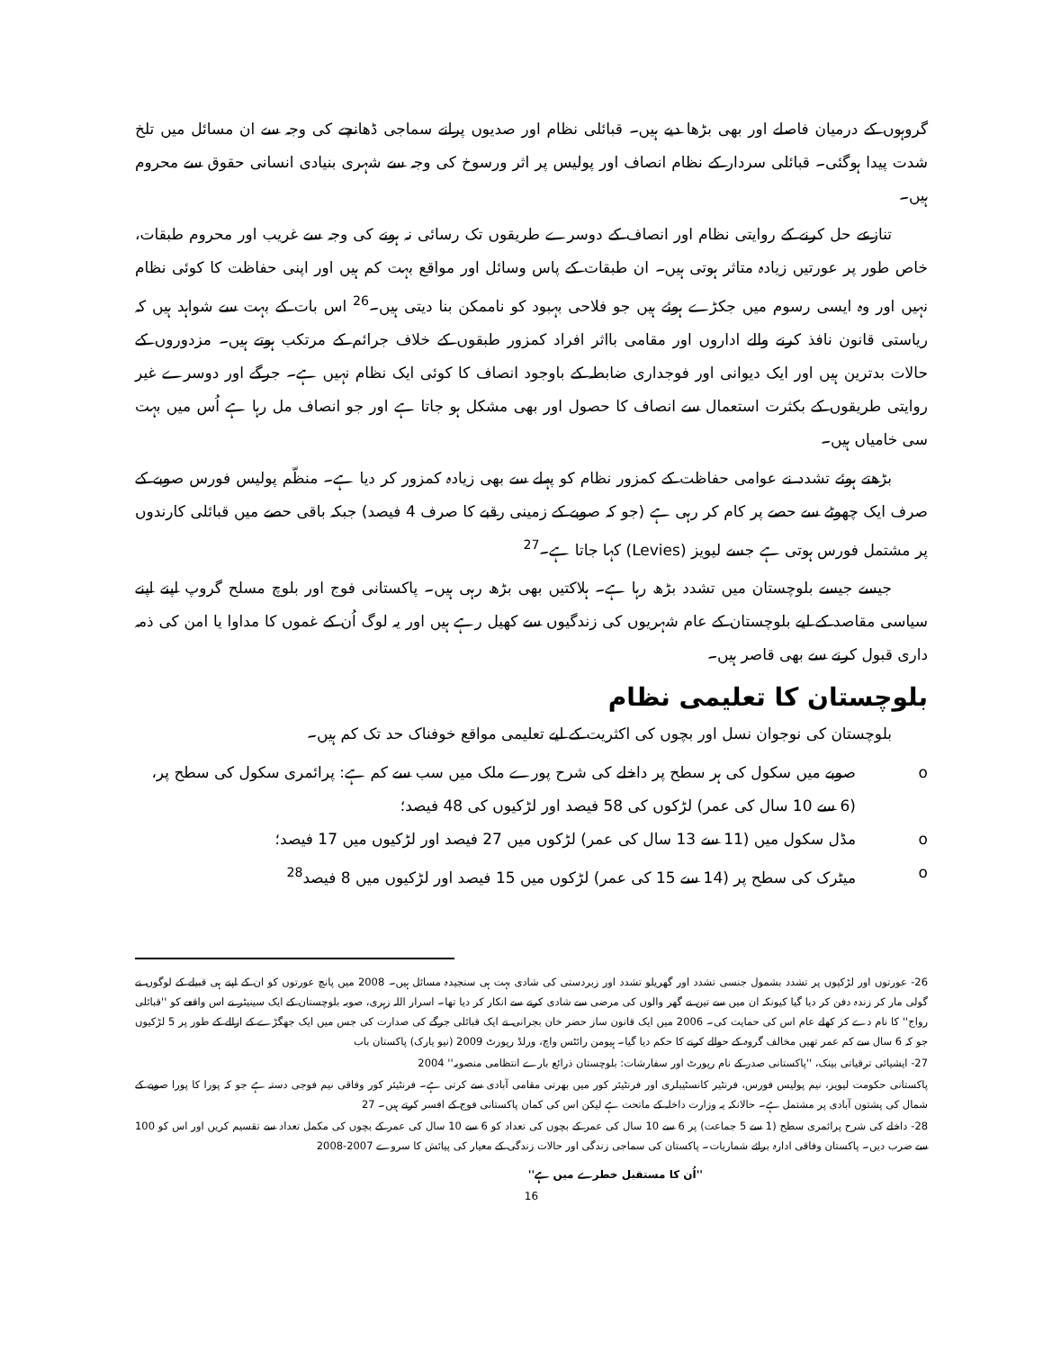گروہوں کے درمیان فاصلے اور بھی بڑھا دیے ہیں۔ قبائلی نظام اور صدیوں پرانے سماجی ڈھانچے کی وجہ سے ان مسائل میں تلخ شدت پیدا ہوگئی۔ قبائلی سردار کے نظام انصاف اور پولیس پر اثر ورسوخ کی وجہ سے شہری بنیادی انسانی حقوق سے محروم ہیں۔
تنازعے حل کرنے کے روایتی نظام اور انصاف کے دوسرے طریقوں تک رسائی نہ ہونے کی وجہ سے غریب اور محروم طبقات، خاص طور پر عورتیں زیادہ متاثر ہوتی ہیں۔ ان طبقات کے پاس وسائل اور مواقع بہت کم ہیں اور اپنی حفاظت کا کوئی نظام نہیں اور وہ ایسی رسوم میں جکڑے ہوئے ہیں جو فلاحی بہبود کو ناممکن بنا دیتی ہیں۔<sup>26</sup> اس بات کے بہت سے شواہد ہیں کہ ریاستی قانون نافذ کرنے والے اداروں اور مقامی بااثر افراد کمزور طبقوں کے خلاف جرائم کے مرتکب ہوتے ہیں۔ مزدوروں کے حالات بدترین ہیں اور ایک دیوانی اور فوجداری ضابطہ کے باوجود انصاف کا کوئی ایک نظام نہیں ہے۔ جرگے اور دوسرے غیر روایتی طریقوں کے بکثرت استعمال سے انصاف کا حصول اور بھی مشکل ہو جاتا ہے اور جو انصاف مل رہا ہے اُس میں بہت سی خامیاں ہیں۔
بڑھتے ہوئے تشدد نے عوامی حفاظت کے کمزور نظام کو پہلے سے بھی زیادہ کمزور کر دیا ہے۔ منظّم پولیس فورس صوبے کے صرف ایک چھوٹے سے حصے پر کام کر رہی ہے (جو کہ صوبے کے زمینی رقبے کا صرف 4 فیصد) جبکہ باقی حصے میں قبائلی کارندوں پر مشتمل فورس ہوتی ہے جسے لیویز (Levies) کہا جاتا ہے۔<sup>27</sup>
جیسے جیسے بلوچستان میں تشدد بڑھ رہا ہے۔ ہلاکتیں بھی بڑھ رہی ہیں۔ پاکستانی فوج اور بلوچ مسلح گروپ اپنے اپنے سیاسی مقاصد کے لیے بلوچستان کے عام شہریوں کی زندگیوں سے کھیل رہے ہیں اور یہ لوگ اُن کے غموں کا مداوا یا امن کی ذمہ داری قبول کرنے سے بھی قاصر ہیں۔
بلوچستان کا تعلیمی نظام
بلوچستان کی نوجوان نسل اور بچوں کی اکثریت کے لیے تعلیمی مواقع خوفناک حد تک کم ہیں۔
o صوبے میں سکول کی ہر سطح پر داخلے کی شرح پورے ملک میں سب سے کم ہے: پرائمری سکول کی سطح پر، (6 سے 10 سال کی عمر) لڑکوں کی 58 فیصد اور لڑکیوں کی 48 فیصد؛
o مڈل سکول میں (11 سے 13 سال کی عمر) لڑکوں میں 27 فیصد اور لڑکیوں میں 17 فیصد؛
o میٹرک کی سطح پر (14 سے 15 کی عمر) لڑکوں میں 15 فیصد اور لڑکیوں میں 8 فیصد<sup>28</sup>
26- عورتوں اور لڑکیوں پر تشدد بشمول جنسی تشدد اور گھریلو تشدد اور زبردستی کی شادی بہت ہی سنجیدہ مسائل ہیں۔ 2008 میں پانچ عورتوں کو ان کے اپنے ہی قبیلے کے لوگوں نے گولی مار کر زندہ دفن کر دیا گیا کیونکہ ان میں سے تین نے گھر والوں کی مرضی سے شادی کرنے سے انکار کر دیا تھا۔ اسرار اللہ زہری، صوبہ بلوچستان کے ایک سینیٹر نے اس واقعے کو ''قبائلی رواج'' کا نام دے کر کھلے عام اس کی حمایت کی۔ 2006 میں ایک قانون ساز حضر خان بجرانی نے ایک قبائلی جرگے کی صدارت کی جس میں ایک جھگڑے کے ازالے کے طور پر 5 لڑکیوں جو کہ 6 سال سے کم عمر تھیں مخالف گروہ کے حوالے کرنے کا حکم دیا گیا۔ ہیومن رائٹس واچ، ورلڈ رپورٹ 2009 (نیو یارک) پاکستان باب
27- ایشیائی ترقیاتی بینک، ''پاکستانی صدر کے نام رپورٹ اور سفارشات: بلوچستان ذرائع بارے انتظامی منصوبہ'' 2004
پاکستانی حکومت لیویز، نیم پولیس فورس، فرنٹیر کانسٹیبلری اور فرنٹیئر کور میں بھرتی مقامی آبادی سے کرتی ہے۔ فرنٹیئر کور وفاقی نیم فوجی دستہ ہے جو کہ پورا کا پورا صوبے کے شمال کی پشتون آبادی پر مشتمل ہے۔ حالانکہ یہ وزارت داخلہ کے ماتحت ہے لیکن اس کی کمان پاکستانی فوج کے افسر کرتے ہیں۔ 27
28- داخلے کی شرح پرائمری سطح (1 سے 5 جماعت) پر 6 سے 10 سال کی عمر کے بچوں کی تعداد کو 6 سے 10 سال کی عمر کے بچوں کی مکمل تعداد سے تقسیم کریں اور اس کو 100 سے ضرب دیں۔ پاکستان وفاقی ادارہ برائے شماریات۔ پاکستان کی سماجی زندگی اور حالات زندگی کے معیار کی پیائش کا سروے 2007-2008
''اُن کا مستقبل خطرے میں ہے''
16